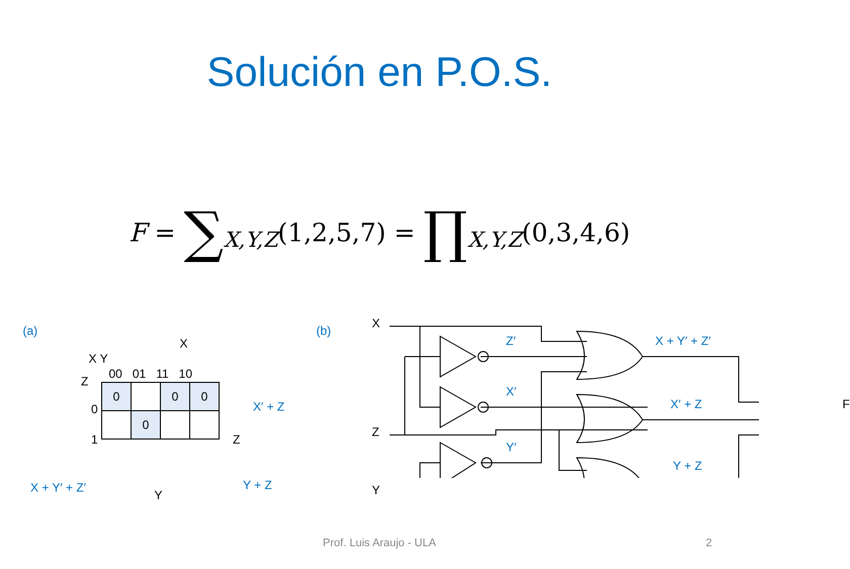Solución en P.O.S.
F = ∑<sub>X,Y,Z</sub>(1,2,5,7) = ∏<sub>X,Y,Z</sub>(0,3,4,6)
(a)
X
X Y
Z
00 01 11 10
| 0 | | 0 | 0 |
| | 0 | | |
0
1 Z
X′ + Z
Y + Z X + Y′ + Z′
Y
(b)
X
Z
Y
Z′
X′
Y′
X + Y′ + Z′
X′ + Z
Y + Z
F
Prof. Luis Araujo - ULA 2